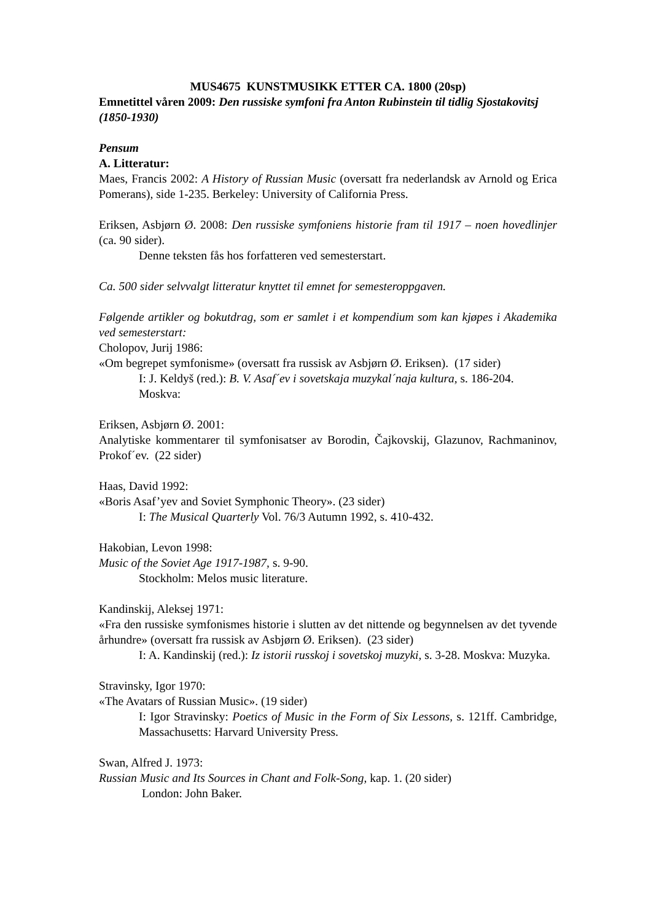MUS4675 KUNSTMUSIKK ETTER CA. 1800 (20sp)
Emnetittel våren 2009: Den russiske symfoni fra Anton Rubinstein til tidlig Sjostakovitsj (1850-1930)
Pensum
A. Litteratur:
Maes, Francis 2002: A History of Russian Music (oversatt fra nederlandsk av Arnold og Erica Pomerans), side 1-235. Berkeley: University of California Press.
Eriksen, Asbjørn Ø. 2008: Den russiske symfoniens historie fram til 1917 – noen hovedlinjer (ca. 90 sider).
Denne teksten fås hos forfatteren ved semesterstart.
Ca. 500 sider selvvalgt litteratur knyttet til emnet for semesteroppgaven.
Følgende artikler og bokutdrag, som er samlet i et kompendium som kan kjøpes i Akademika ved semesterstart:
Cholopov, Jurij 1986:
«Om begrepet symfonisme» (oversatt fra russisk av Asbjørn Ø. Eriksen). (17 sider)
I: J. Keldyš (red.): B. V. Asaf´ev i sovetskaja muzykal´naja kultura, s. 186-204. Moskva:
Eriksen, Asbjørn Ø. 2001:
Analytiske kommentarer til symfonisatser av Borodin, Čajkovskij, Glazunov, Rachmaninov, Prokof´ev. (22 sider)
Haas, David 1992:
«Boris Asaf’yev and Soviet Symphonic Theory». (23 sider)
I: The Musical Quarterly Vol. 76/3 Autumn 1992, s. 410-432.
Hakobian, Levon 1998:
Music of the Soviet Age 1917-1987, s. 9-90.
Stockholm: Melos music literature.
Kandinskij, Aleksej 1971:
«Fra den russiske symfonismes historie i slutten av det nittende og begynnelsen av det tyvende århundre» (oversatt fra russisk av Asbjørn Ø. Eriksen). (23 sider)
I: A. Kandinskij (red.): Iz istorii russkoj i sovetskoj muzyki, s. 3-28. Moskva: Muzyka.
Stravinsky, Igor 1970:
«The Avatars of Russian Music». (19 sider)
I: Igor Stravinsky: Poetics of Music in the Form of Six Lessons, s. 121ff. Cambridge, Massachusetts: Harvard University Press.
Swan, Alfred J. 1973:
Russian Music and Its Sources in Chant and Folk-Song, kap. 1. (20 sider)
London: John Baker.